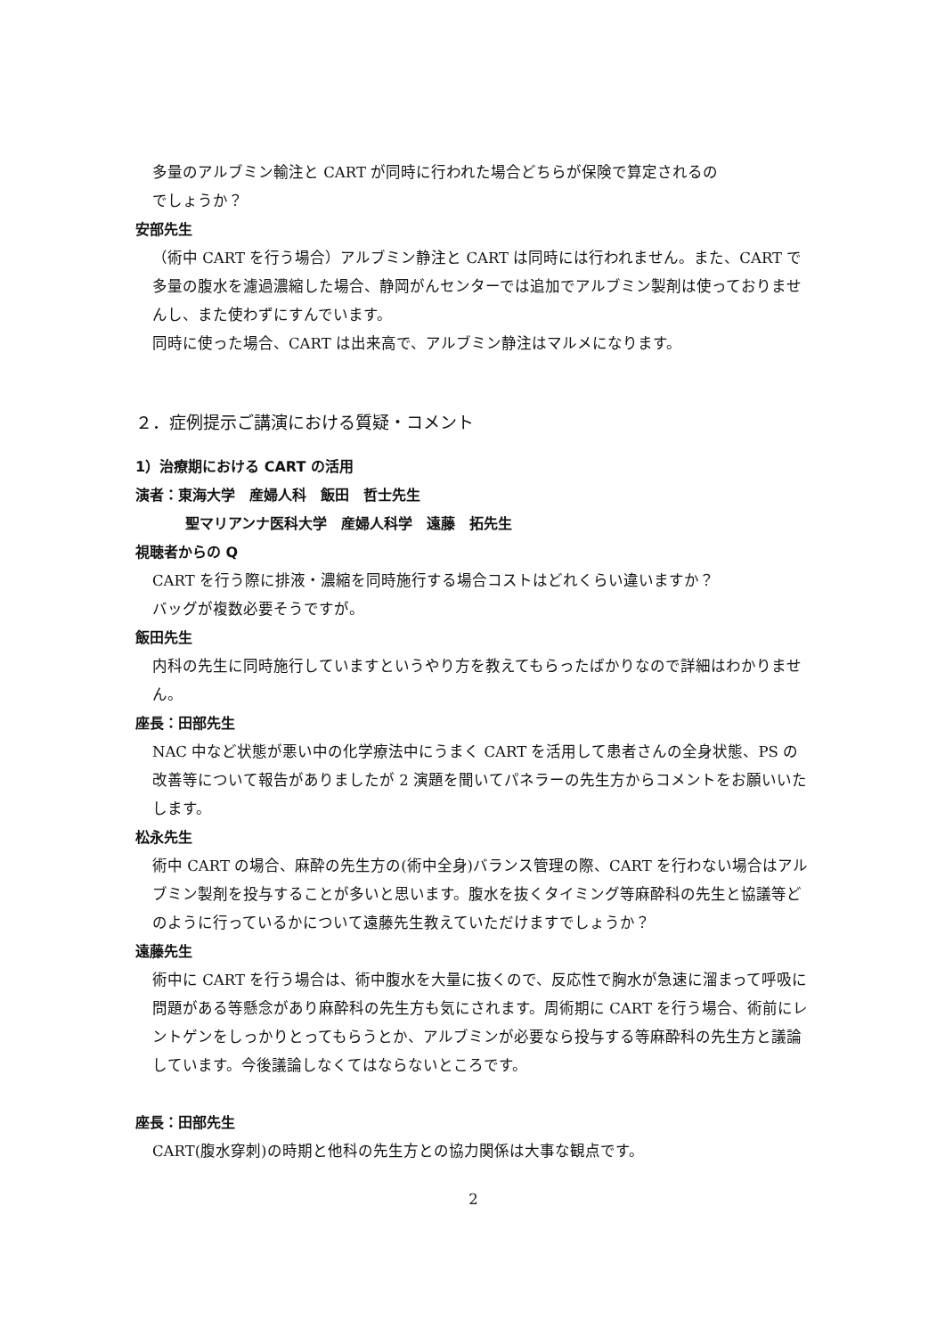多量のアルブミン輸注と CART が同時に行われた場合どちらが保険で算定されるの
でしょうか？
安部先生
（術中 CART を行う場合）アルブミン静注と CART は同時には行われません。また、CART で多量の腹水を濾過濃縮した場合、静岡がんセンターでは追加でアルブミン製剤は使っておりませんし、また使わずにすんでいます。
同時に使った場合、CART は出来高で、アルブミン静注はマルメになります。
２．症例提示ご講演における質疑・コメント
1）治療期における CART の活用
演者：東海大学　産婦人科　飯田　哲士先生
聖マリアンナ医科大学　産婦人科学　遠藤　拓先生
視聴者からの Q
CART を行う際に排液・濃縮を同時施行する場合コストはどれくらい違いますか？
バッグが複数必要そうですが。
飯田先生
内科の先生に同時施行していますというやり方を教えてもらったばかりなので詳細はわかりません。
座長：田部先生
NAC 中など状態が悪い中の化学療法中にうまく CART を活用して患者さんの全身状態、PS の改善等について報告がありましたが 2 演題を聞いてパネラーの先生方からコメントをお願いいたします。
松永先生
術中 CART の場合、麻酔の先生方の(術中全身)バランス管理の際、CART を行わない場合はアルブミン製剤を投与することが多いと思います。腹水を抜くタイミング等麻酔科の先生と協議等どのように行っているかについて遠藤先生教えていただけますでしょうか？
遠藤先生
術中に CART を行う場合は、術中腹水を大量に抜くので、反応性で胸水が急速に溜まって呼吸に問題がある等懸念があり麻酔科の先生方も気にされます。周術期に CART を行う場合、術前にレントゲンをしっかりとってもらうとか、アルブミンが必要なら投与する等麻酔科の先生方と議論しています。今後議論しなくてはならないところです。
座長：田部先生
CART(腹水穿刺)の時期と他科の先生方との協力関係は大事な観点です。
2